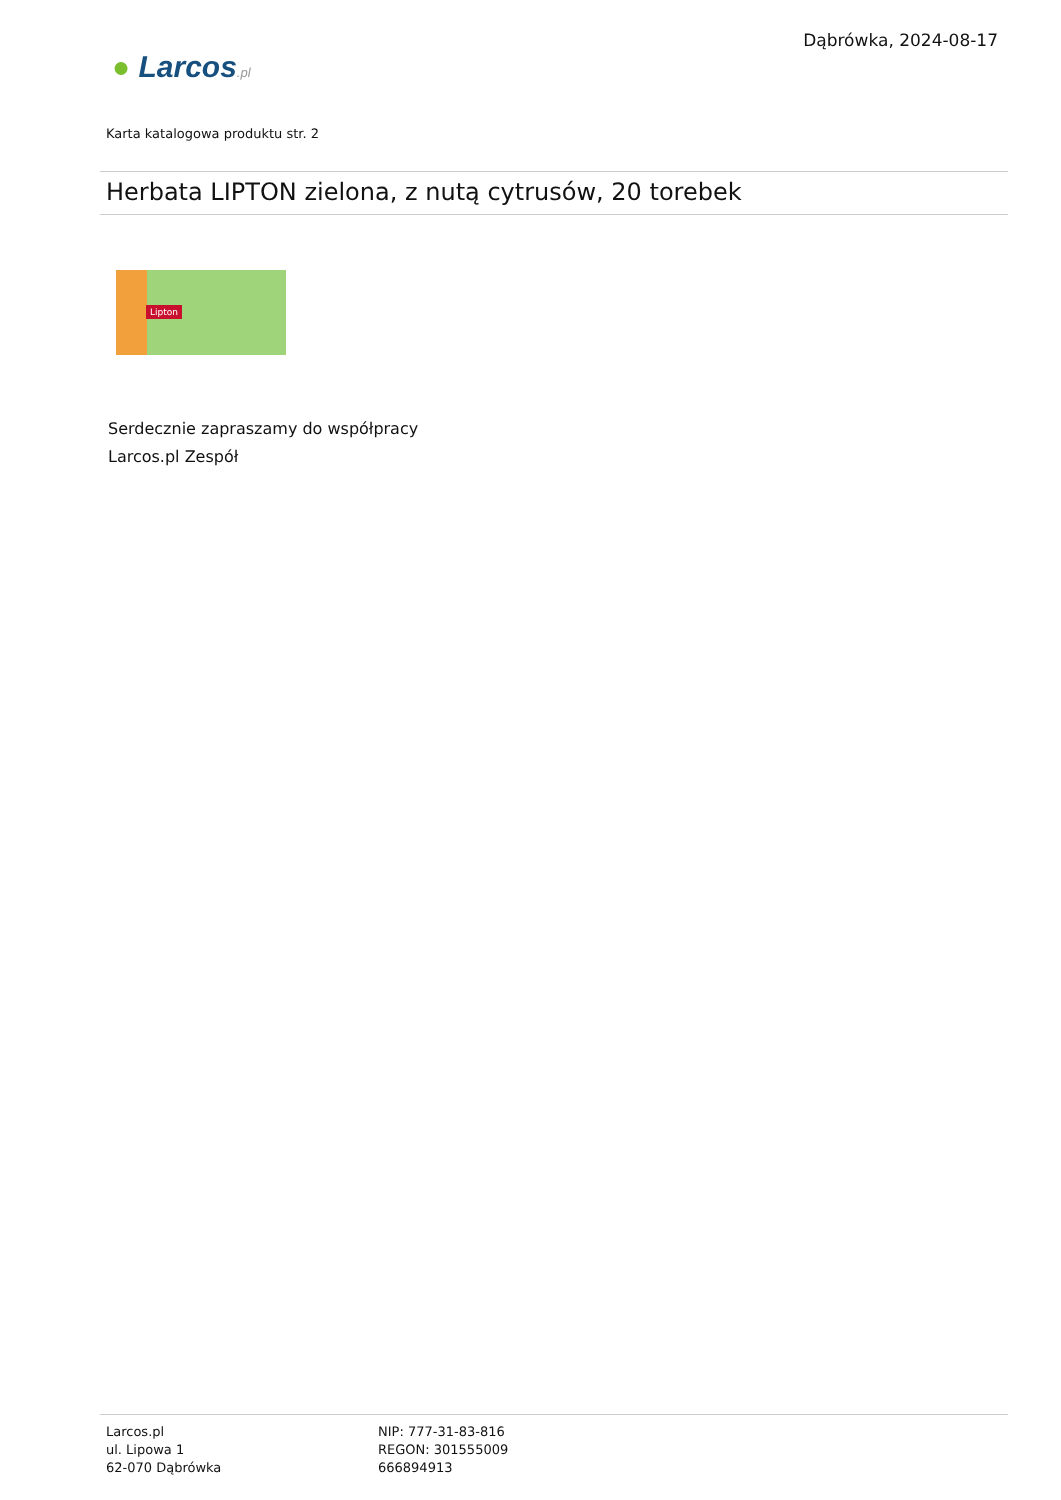● Larcos.pl
Dąbrówka, 2024-08-17
Karta katalogowa produktu str. 2
Herbata LIPTON zielona, z nutą cytrusów, 20 torebek
Lipton
Serdecznie zapraszamy do współpracy
Larcos.pl Zespół
Larcos.pl
ul. Lipowa 1
62-070 Dąbrówka
NIP: 777-31-83-816
REGON: 301555009
666894913